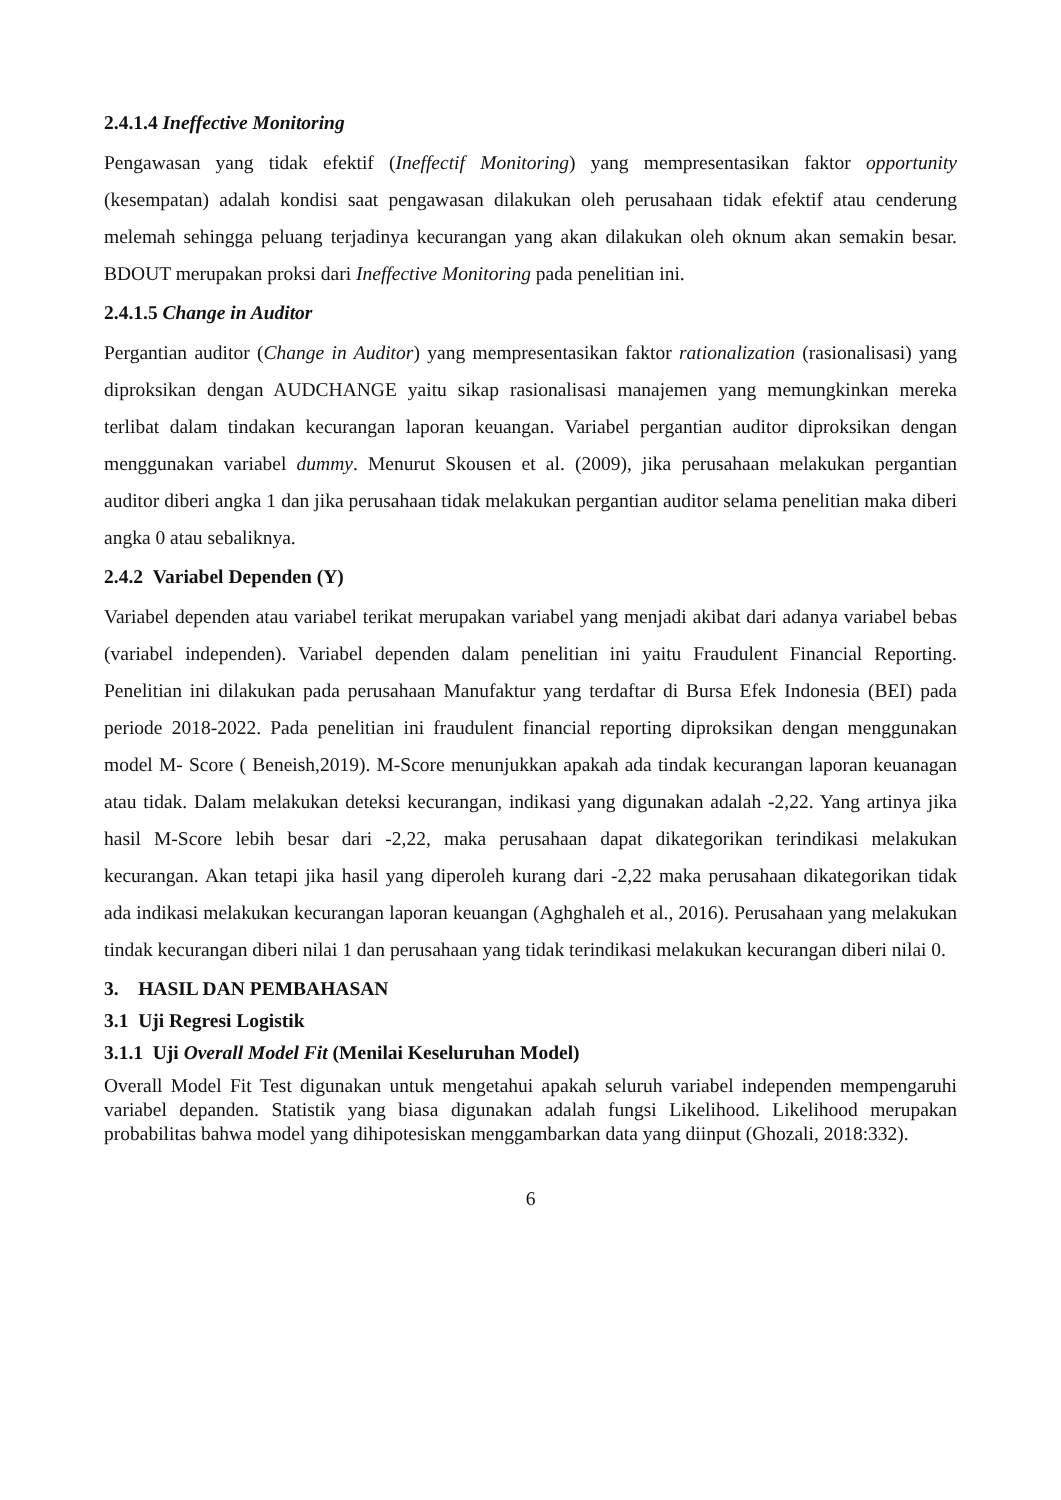2.4.1.4 Ineffective Monitoring
Pengawasan yang tidak efektif (Ineffectif Monitoring) yang mempresentasikan faktor opportunity (kesempatan) adalah kondisi saat pengawasan dilakukan oleh perusahaan tidak efektif atau cenderung melemah sehingga peluang terjadinya kecurangan yang akan dilakukan oleh oknum akan semakin besar. BDOUT merupakan proksi dari Ineffective Monitoring pada penelitian ini.
2.4.1.5 Change in Auditor
Pergantian auditor (Change in Auditor) yang mempresentasikan faktor rationalization (rasionalisasi) yang diproksikan dengan AUDCHANGE yaitu sikap rasionalisasi manajemen yang memungkinkan mereka terlibat dalam tindakan kecurangan laporan keuangan. Variabel pergantian auditor diproksikan dengan menggunakan variabel dummy. Menurut Skousen et al. (2009), jika perusahaan melakukan pergantian auditor diberi angka 1 dan jika perusahaan tidak melakukan pergantian auditor selama penelitian maka diberi angka 0 atau sebaliknya.
2.4.2 Variabel Dependen (Y)
Variabel dependen atau variabel terikat merupakan variabel yang menjadi akibat dari adanya variabel bebas (variabel independen). Variabel dependen dalam penelitian ini yaitu Fraudulent Financial Reporting. Penelitian ini dilakukan pada perusahaan Manufaktur yang terdaftar di Bursa Efek Indonesia (BEI) pada periode 2018-2022. Pada penelitian ini fraudulent financial reporting diproksikan dengan menggunakan model M- Score ( Beneish,2019). M-Score menunjukkan apakah ada tindak kecurangan laporan keuanagan atau tidak. Dalam melakukan deteksi kecurangan, indikasi yang digunakan adalah -2,22. Yang artinya jika hasil M-Score lebih besar dari -2,22, maka perusahaan dapat dikategorikan terindikasi melakukan kecurangan. Akan tetapi jika hasil yang diperoleh kurang dari -2,22 maka perusahaan dikategorikan tidak ada indikasi melakukan kecurangan laporan keuangan (Aghghaleh et al., 2016). Perusahaan yang melakukan tindak kecurangan diberi nilai 1 dan perusahaan yang tidak terindikasi melakukan kecurangan diberi nilai 0.
3. HASIL DAN PEMBAHASAN
3.1 Uji Regresi Logistik
3.1.1 Uji Overall Model Fit (Menilai Keseluruhan Model)
Overall Model Fit Test digunakan untuk mengetahui apakah seluruh variabel independen mempengaruhi variabel depanden. Statistik yang biasa digunakan adalah fungsi Likelihood. Likelihood merupakan probabilitas bahwa model yang dihipotesiskan menggambarkan data yang diinput (Ghozali, 2018:332).
6